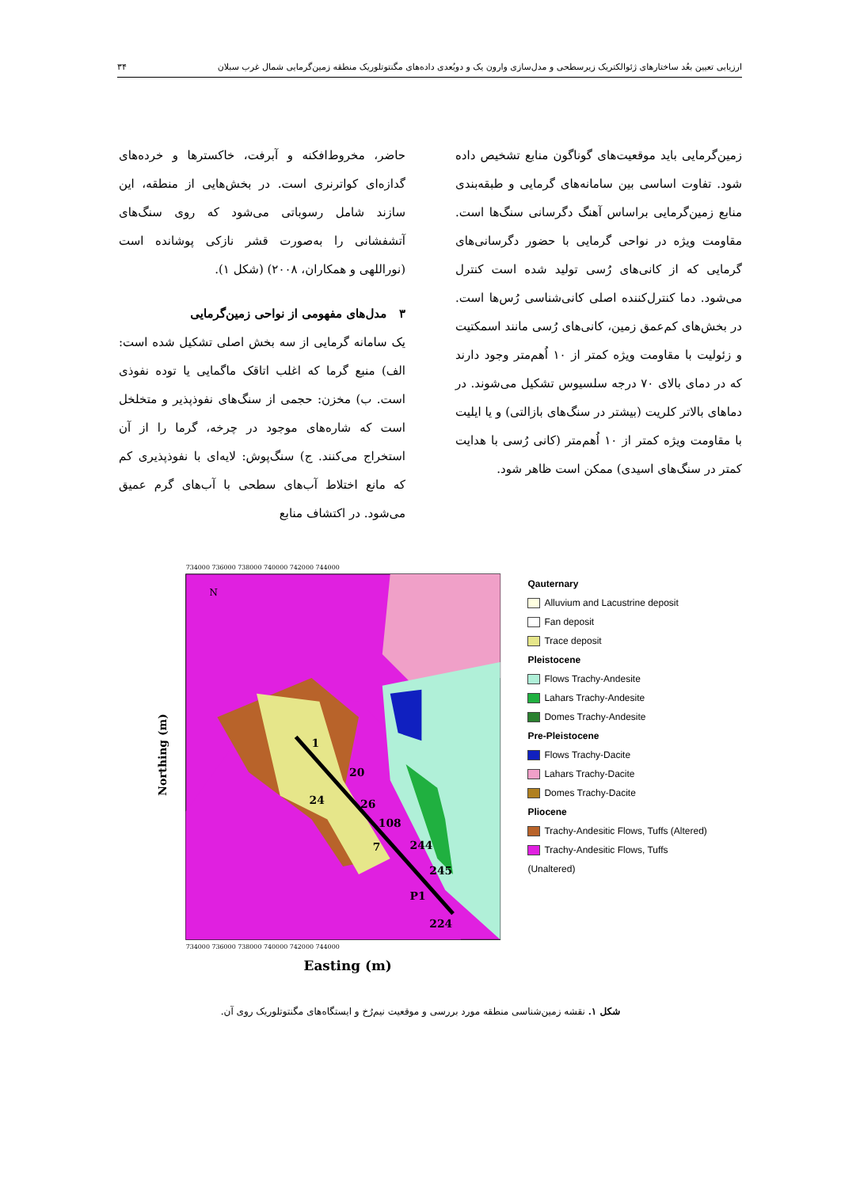ارزیابی تعیین بعُد ساختارهای ژئوالکتریک زیرسطحی و مدل‌سازی وارون یک و دوبُعدی داده‌های مگنتوتلوریک منطقه زمین‌گرمایی شمال غرب سبلان ۳۴
حاضر، مخروط‌افکنه و آبرفت، خاکسترها و خرده‌های گدازه‌ای کواترنری است. در بخش‌هایی از منطقه، این سازند شامل رسوباتی می‌شود که روی سنگ‌های آتشفشانی را به‌صورت قشر نازکی پوشانده است (نوراللهی و همکاران، ۲۰۰۸) (شکل ۱).
۳ مدل‌های مفهومی از نواحی زمین‌گرمایی
یک سامانه گرمایی از سه بخش اصلی تشکیل شده است: الف) منبع گرما که اغلب اتاقک ماگمایی یا توده نفوذی است. ب) مخزن: حجمی از سنگ‌های نفوذپذیر و متخلخل است که شاره‌های موجود در چرخه، گرما را از آن استخراج می‌کنند. ج) سنگ‌پوش: لایه‌ای با نفوذپذیری کم که مانع اختلاط آب‌های سطحی با آب‌های گرم عمیق می‌شود. در اکتشاف منابع
زمین‌گرمایی باید موقعیت‌های گوناگون منابع تشخیص داده شود. تفاوت اساسی بین سامانه‌های گرمایی و طبقه‌بندی منابع زمین‌گرمایی براساس آهنگ دگرسانی سنگ‌ها است. مقاومت ویژه در نواحی گرمایی با حضور دگرسانی‌های گرمایی که از کانی‌های رُسی تولید شده است کنترل می‌شود. دما کنترل‌کننده اصلی کانی‌شناسی رُس‌ها است. در بخش‌های کم‌عمق زمین، کانی‌های رُسی مانند اسمکتیت و زئولیت با مقاومت ویژه کمتر از ۱۰ اُهم‌متر وجود دارند که در دمای بالای ۷۰ درجه سلسیوس تشکیل می‌شوند. در دماهای بالاتر کلریت (بیشتر در سنگ‌های بازالتی) و یا ایلیت با مقاومت ویژه کمتر از ۱۰ اُهم‌متر (کانی رُسی با هدایت کمتر در سنگ‌های اسیدی) ممکن است ظاهر شود.
734000 736000 738000 740000 742000 744000
1
20
24
26
108
7
244
245
P1
224
N
Northing (m)
734000 736000 738000 740000 742000 744000
Easting (m)
Qauternary
Alluvium and Lacustrine deposit
Fan deposit
Trace deposit
Pleistocene
Flows Trachy-Andesite
Lahars Trachy-Andesite
Domes Trachy-Andesite
Pre-Pleistocene
Flows Trachy-Dacite
Lahars Trachy-Dacite
Domes Trachy-Dacite
Pliocene
Trachy-Andesitic Flows, Tuffs (Altered)
Trachy-Andesitic Flows, Tuffs (Unaltered)
شکل ۱. نقشه زمین‌شناسی منطقه مورد بررسی و موقعیت نیم‌رُخ و ایستگاه‌های مگنتوتلوریک روی آن.